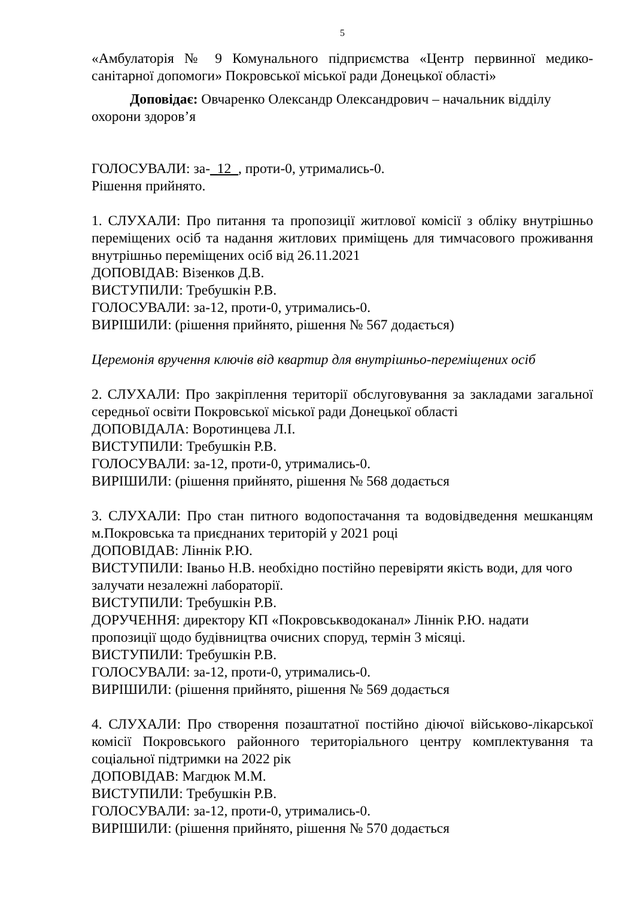5
«Амбулаторія № 9 Комунального підприємства «Центр первинної медико-санітарної допомоги» Покровської міської ради Донецької області»
Доповідає: Овчаренко Олександр Олександрович – начальник відділу охорони здоров’я
ГОЛОСУВАЛИ: за-_12_, проти-0, утримались-0.
Рішення прийнято.
1. СЛУХАЛИ: Про питання та пропозиції житлової комісії з обліку внутрішньо переміщених осіб та надання житлових приміщень для тимчасового проживання внутрішньо переміщених осіб від 26.11.2021
ДОПОВІДАВ: Візенков Д.В.
ВИСТУПИЛИ: Требушкін Р.В.
ГОЛОСУВАЛИ: за-12, проти-0, утримались-0.
ВИРІШИЛИ: (рішення прийнято, рішення № 567 додається)
Церемонія вручення ключів від квартир для внутрішньо-переміщених осіб
2. СЛУХАЛИ: Про закріплення території обслуговування за закладами загальної середньої освіти Покровської міської ради Донецької області
ДОПОВІДАЛА: Воротинцева Л.І.
ВИСТУПИЛИ: Требушкін Р.В.
ГОЛОСУВАЛИ: за-12, проти-0, утримались-0.
ВИРІШИЛИ: (рішення прийнято, рішення № 568 додається
3. СЛУХАЛИ: Про стан питного водопостачання та водовідведення мешканцям м.Покровська та приєднаних територій у 2021 році
ДОПОВІДАВ: Ліннік Р.Ю.
ВИСТУПИЛИ: Іваньо Н.В. необхідно постійно перевіряти якість води, для чого залучати незалежні лабораторії.
ВИСТУПИЛИ: Требушкін Р.В.
ДОРУЧЕННЯ: директору КП «Покровськводоканал» Ліннік Р.Ю. надати пропозиції щодо будівництва очисних споруд, термін 3 місяці.
ВИСТУПИЛИ: Требушкін Р.В.
ГОЛОСУВАЛИ: за-12, проти-0, утримались-0.
ВИРІШИЛИ: (рішення прийнято, рішення № 569 додається
4. СЛУХАЛИ: Про створення позаштатної постійно діючої військово-лікарської комісії Покровського районного територіального центру комплектування та соціальної підтримки на 2022 рік
ДОПОВІДАВ: Магдюк М.М.
ВИСТУПИЛИ: Требушкін Р.В.
ГОЛОСУВАЛИ: за-12, проти-0, утримались-0.
ВИРІШИЛИ: (рішення прийнято, рішення № 570 додається